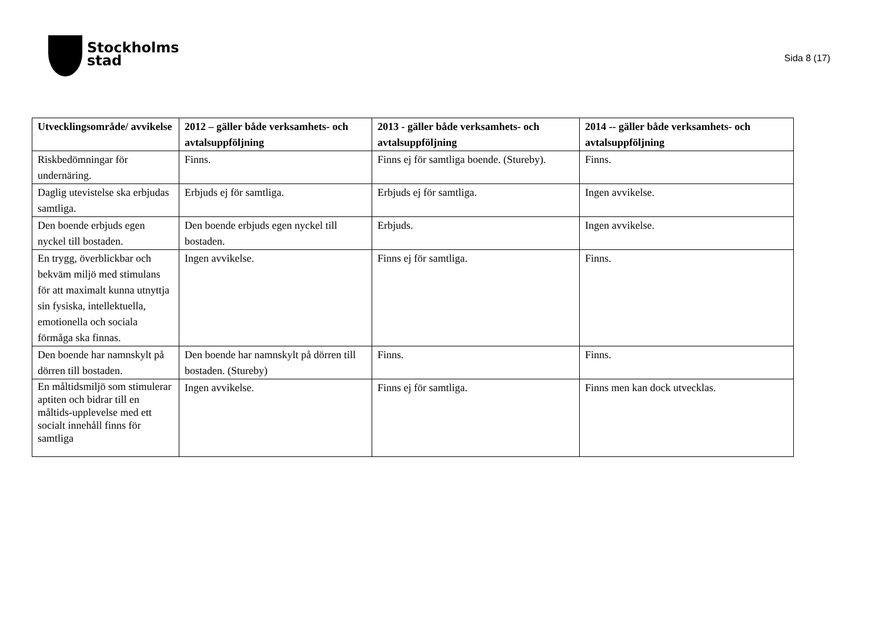Stockholms
stad
Sida 8 (17)
| Utvecklingsområde/ avvikelse | 2012 – gäller både verksamhets- och avtalsuppföljning | 2013 - gäller både verksamhets- och avtalsuppföljning | 2014 -- gäller både verksamhets- och avtalsuppföljning |
| --- | --- | --- | --- |
| Riskbedömningar för undernäring. | Finns. | Finns ej för samtliga boende. (Stureby). | Finns. |
| Daglig utevistelse ska erbjudas samtliga. | Erbjuds ej för samtliga. | Erbjuds ej för samtliga. | Ingen avvikelse. |
| Den boende erbjuds egen nyckel till bostaden. | Den boende erbjuds egen nyckel till bostaden. | Erbjuds. | Ingen avvikelse. |
| En trygg, överblickbar och bekväm miljö med stimulans för att maximalt kunna utnyttja sin fysiska, intellektuella, emotionella och sociala förmåga ska finnas. | Ingen avvikelse. | Finns ej för samtliga. | Finns. |
| Den boende har namnskylt på dörren till bostaden. | Den boende har namnskylt på dörren till bostaden. (Stureby) | Finns. | Finns. |
| En måltidsmiljö som stimulerar aptiten och bidrar till en måltids-upplevelse med ett socialt innehåll finns för samtliga | Ingen avvikelse. | Finns ej för samtliga. | Finns men kan dock utvecklas. |